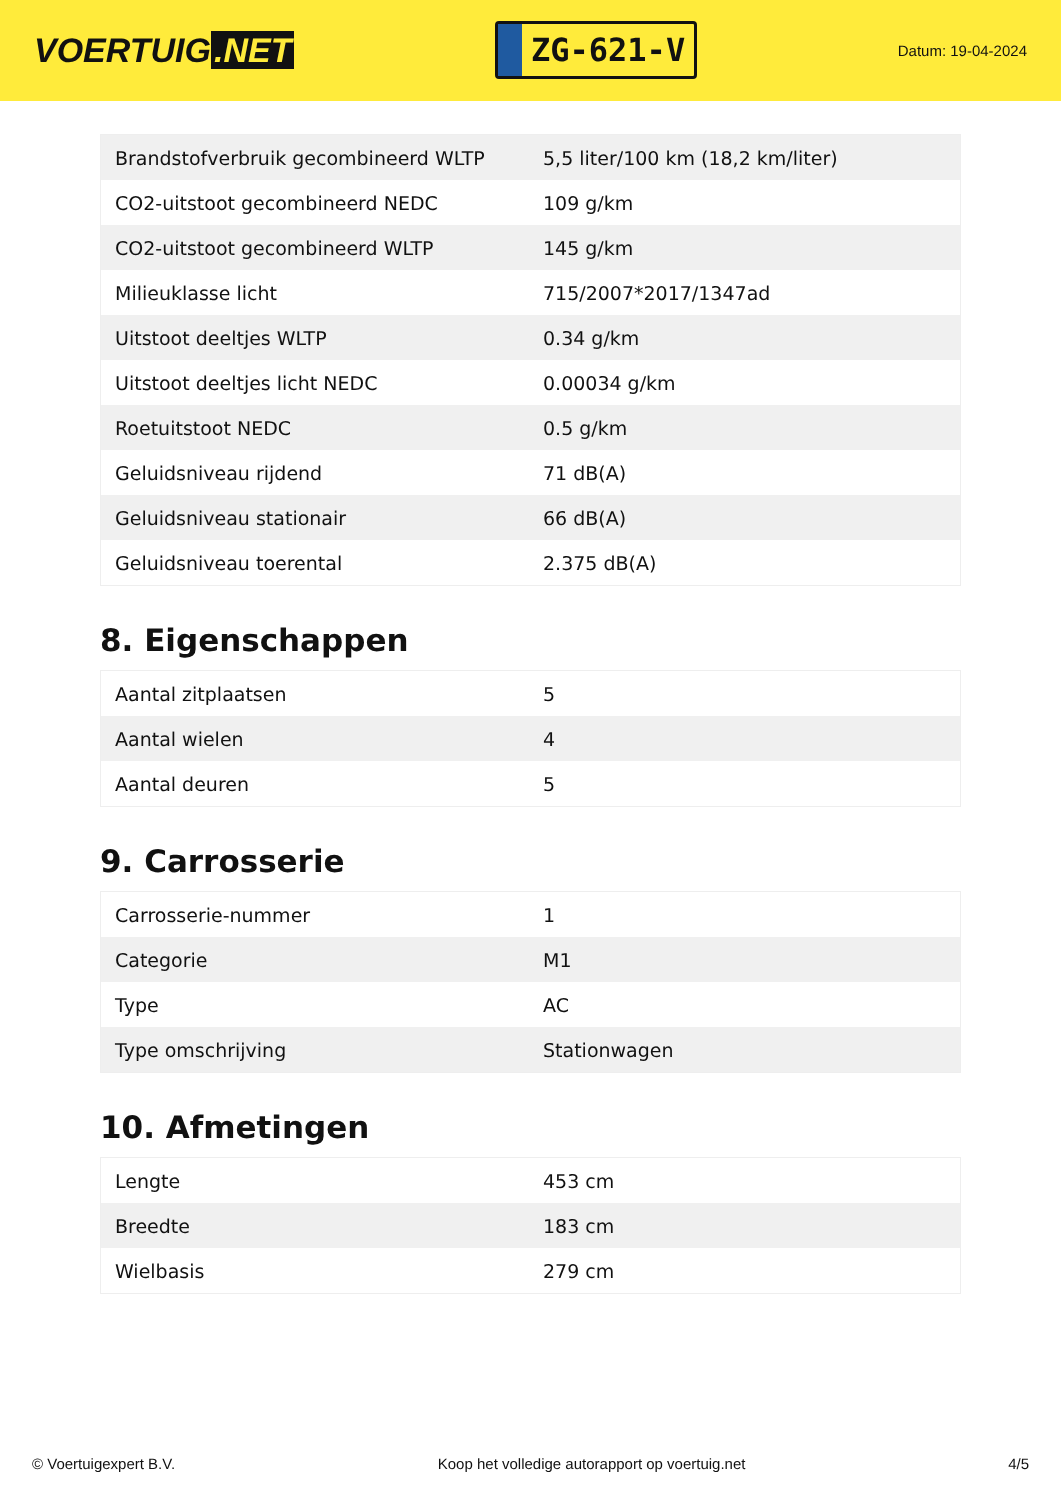VOERTUIG.NET
ZG-621-V
Datum: 19-04-2024
| Brandstofverbruik gecombineerd WLTP | 5,5 liter/100 km (18,2 km/liter) |
| CO2-uitstoot gecombineerd NEDC | 109 g/km |
| CO2-uitstoot gecombineerd WLTP | 145 g/km |
| Milieuklasse licht | 715/2007*2017/1347ad |
| Uitstoot deeltjes WLTP | 0.34 g/km |
| Uitstoot deeltjes licht NEDC | 0.00034 g/km |
| Roetuitstoot NEDC | 0.5 g/km |
| Geluidsniveau rijdend | 71 dB(A) |
| Geluidsniveau stationair | 66 dB(A) |
| Geluidsniveau toerental | 2.375 dB(A) |
8. Eigenschappen
| Aantal zitplaatsen | 5 |
| Aantal wielen | 4 |
| Aantal deuren | 5 |
9. Carrosserie
| Carrosserie-nummer | 1 |
| Categorie | M1 |
| Type | AC |
| Type omschrijving | Stationwagen |
10. Afmetingen
| Lengte | 453 cm |
| Breedte | 183 cm |
| Wielbasis | 279 cm |
© Voertuigexpert B.V. Koop het volledige autorapport op voertuig.net 4/5